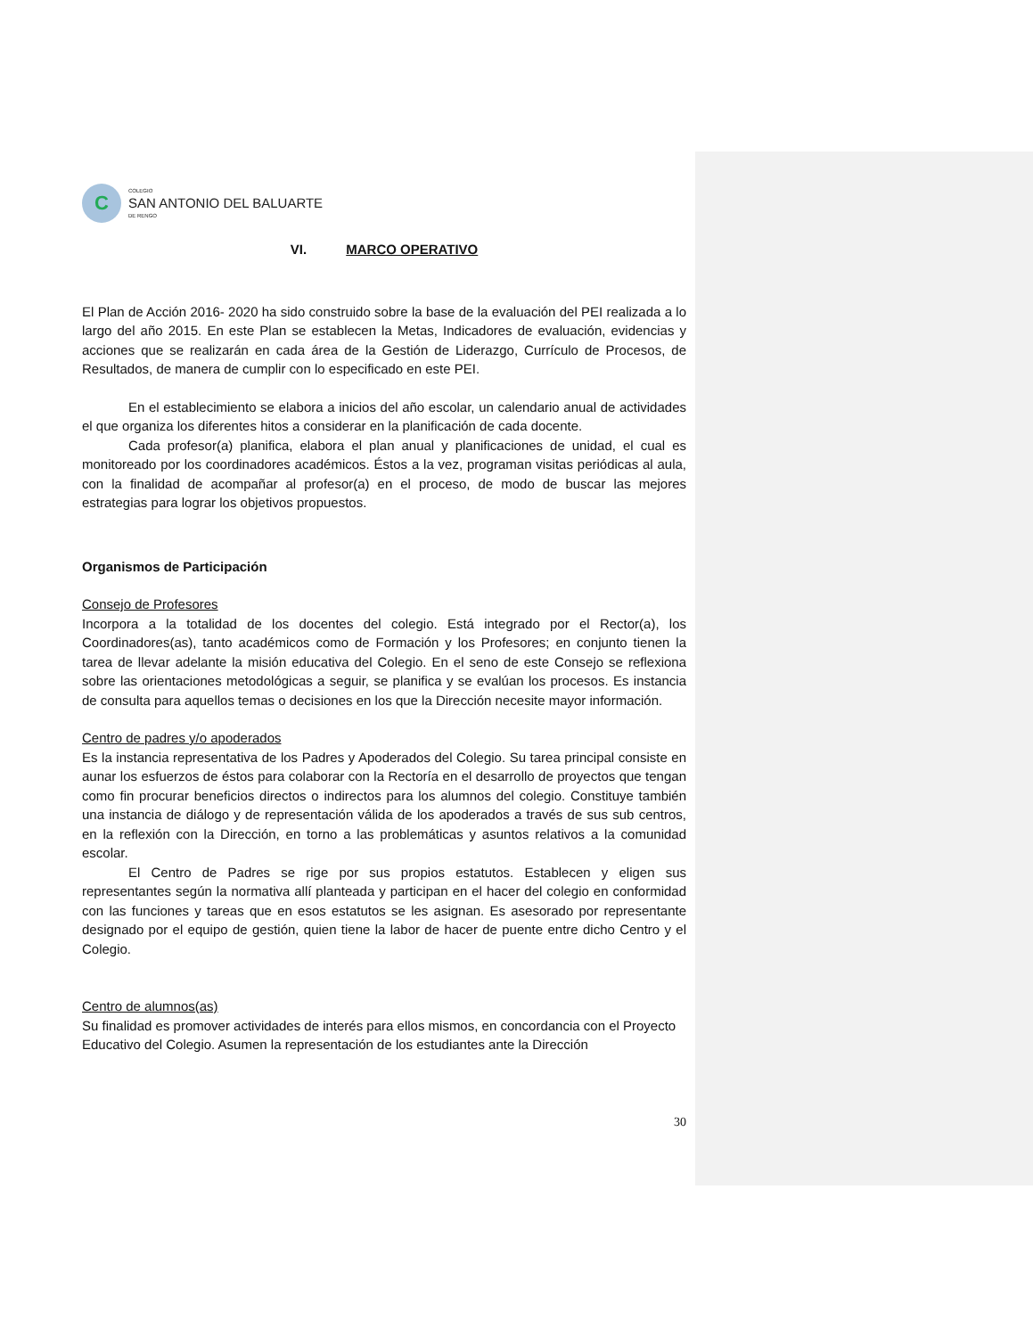C
COLEGIO
SAN ANTONIO DEL BALUARTE
DE RENGO
VI. MARCO OPERATIVO
El Plan de Acción 2016- 2020 ha sido construido sobre la base de la evaluación del PEI realizada a lo largo del año 2015. En este Plan se establecen la Metas, Indicadores de evaluación, evidencias y acciones que se realizarán en cada área de la Gestión de Liderazgo, Currículo de Procesos, de Resultados, de manera de cumplir con lo especificado en este PEI.
En el establecimiento se elabora a inicios del año escolar, un calendario anual de actividades el que organiza los diferentes hitos a considerar en la planificación de cada docente.
Cada profesor(a) planifica, elabora el plan anual y planificaciones de unidad, el cual es monitoreado por los coordinadores académicos. Éstos a la vez, programan visitas periódicas al aula, con la finalidad de acompañar al profesor(a) en el proceso, de modo de buscar las mejores estrategias para lograr los objetivos propuestos.
Organismos de Participación
Consejo de Profesores
Incorpora a la totalidad de los docentes del colegio. Está integrado por el Rector(a), los Coordinadores(as), tanto académicos como de Formación y los Profesores; en conjunto tienen la tarea de llevar adelante la misión educativa del Colegio. En el seno de este Consejo se reflexiona sobre las orientaciones metodológicas a seguir, se planifica y se evalúan los procesos. Es instancia de consulta para aquellos temas o decisiones en los que la Dirección necesite mayor información.
Centro de padres y/o apoderados
Es la instancia representativa de los Padres y Apoderados del Colegio. Su tarea principal consiste en aunar los esfuerzos de éstos para colaborar con la Rectoría en el desarrollo de proyectos que tengan como fin procurar beneficios directos o indirectos para los alumnos del colegio. Constituye también una instancia de diálogo y de representación válida de los apoderados a través de sus sub centros, en la reflexión con la Dirección, en torno a las problemáticas y asuntos relativos a la comunidad escolar.
El Centro de Padres se rige por sus propios estatutos. Establecen y eligen sus representantes según la normativa allí planteada y participan en el hacer del colegio en conformidad con las funciones y tareas que en esos estatutos se les asignan. Es asesorado por representante designado por el equipo de gestión, quien tiene la labor de hacer de puente entre dicho Centro y el Colegio.
Centro de alumnos(as)
Su finalidad es promover actividades de interés para ellos mismos, en concordancia con el Proyecto Educativo del Colegio. Asumen la representación de los estudiantes ante la Dirección
30